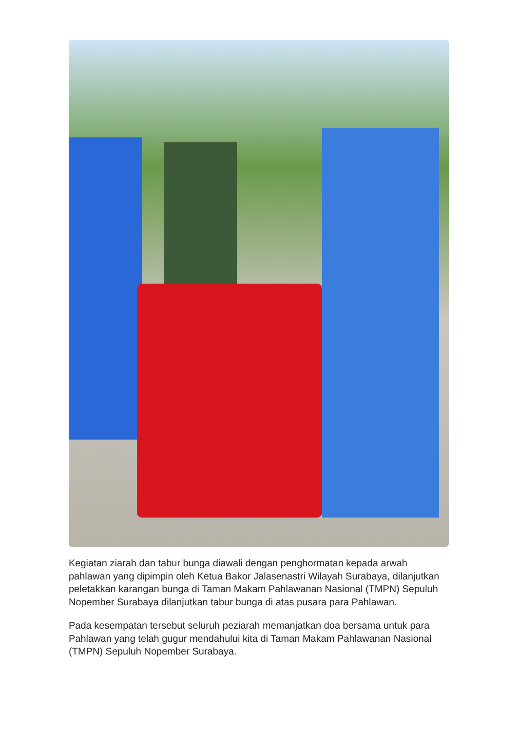Kegiatan ziarah dan tabur bunga diawali dengan penghormatan kepada arwah pahlawan yang dipimpin oleh Ketua Bakor Jalasenastri Wilayah Surabaya, dilanjutkan peletakkan karangan bunga di Taman Makam Pahlawanan Nasional (TMPN) Sepuluh Nopember Surabaya dilanjutkan tabur bunga di atas pusara para Pahlawan.
Pada kesempatan tersebut seluruh peziarah memanjatkan doa bersama untuk para Pahlawan yang telah gugur mendahului kita di Taman Makam Pahlawanan Nasional (TMPN) Sepuluh Nopember Surabaya.